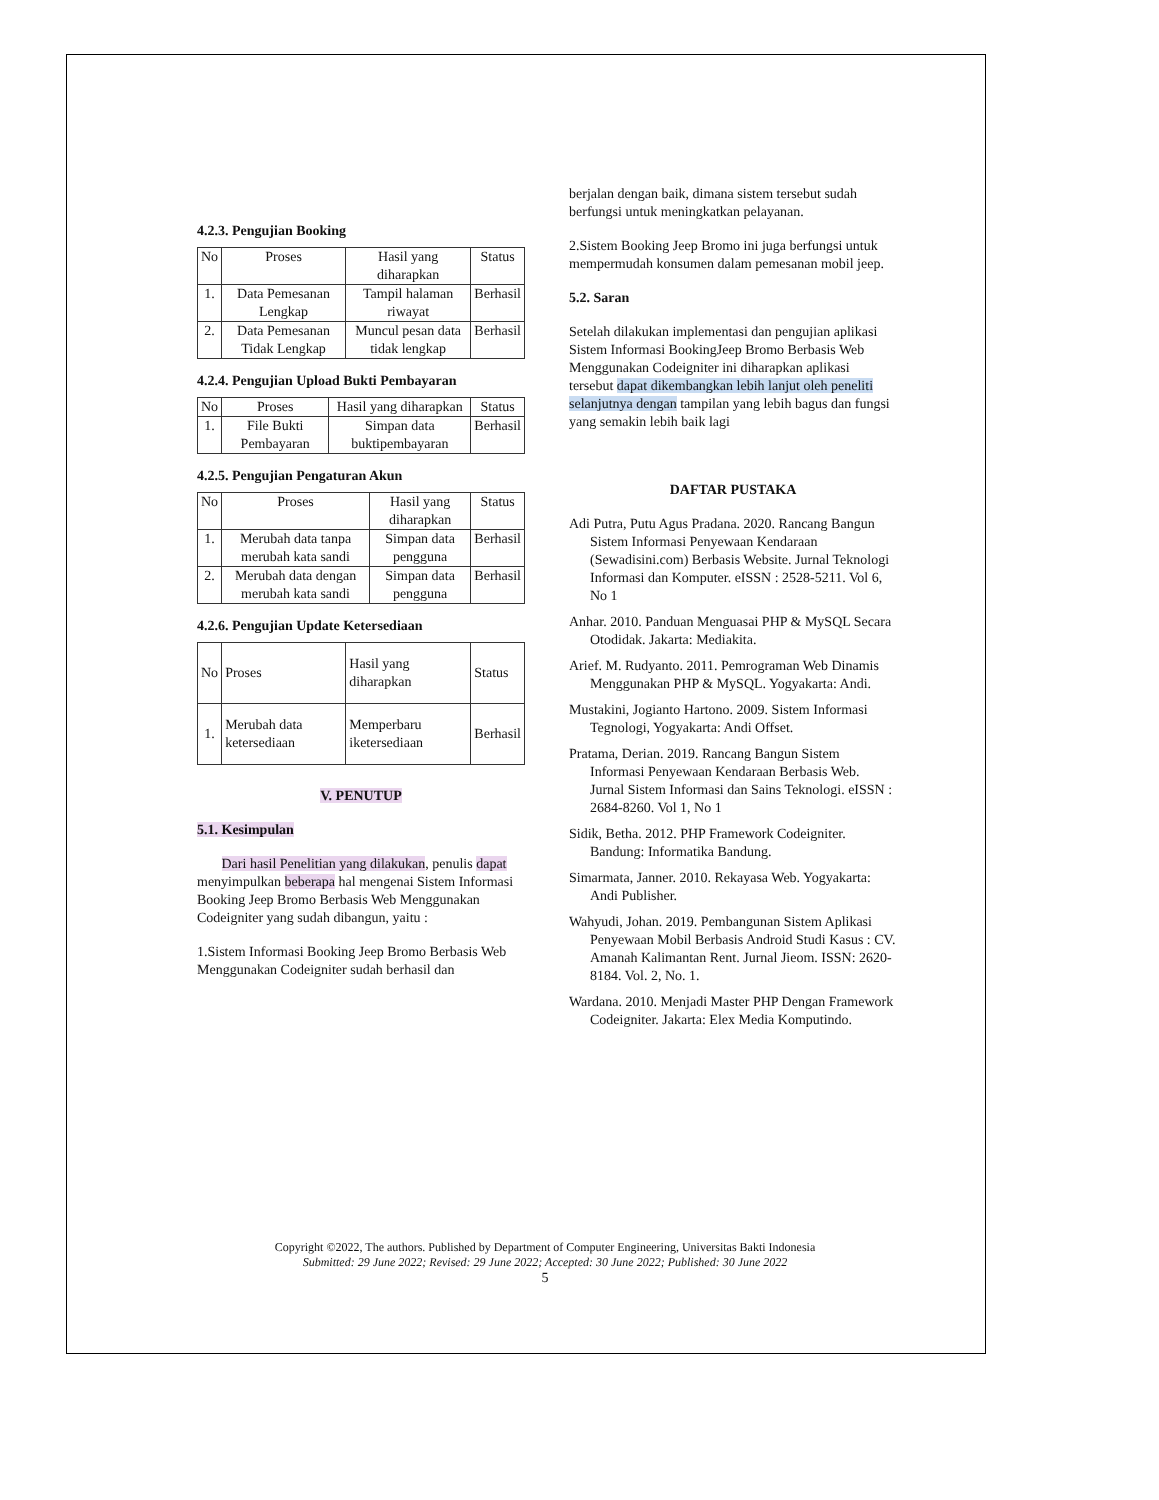4.2.3. Pengujian Booking
| No | Proses | Hasil yang diharapkan | Status |
| --- | --- | --- | --- |
| 1. | Data Pemesanan Lengkap | Tampil halaman riwayat | Berhasil |
| 2. | Data Pemesanan Tidak Lengkap | Muncul pesan data tidak lengkap | Berhasil |
4.2.4. Pengujian Upload Bukti Pembayaran
| No | Proses | Hasil yang diharapkan | Status |
| --- | --- | --- | --- |
| 1. | File Bukti Pembayaran | Simpan data buktipembayaran | Berhasil |
4.2.5. Pengujian Pengaturan Akun
| No | Proses | Hasil yang diharapkan | Status |
| --- | --- | --- | --- |
| 1. | Merubah data tanpa merubah kata sandi | Simpan data pengguna | Berhasil |
| 2. | Merubah data dengan merubah kata sandi | Simpan data pengguna | Berhasil |
4.2.6. Pengujian Update Ketersediaan
| No | Proses | Hasil yang diharapkan | Status |
| --- | --- | --- | --- |
| 1. | Merubah data ketersediaan | Memperbaru iketersediaan | Berhasil |
V. PENUTUP
5.1. Kesimpulan
Dari hasil Penelitian yang dilakukan, penulis dapat menyimpulkan beberapa hal mengenai Sistem Informasi Booking Jeep Bromo Berbasis Web Menggunakan Codeigniter yang sudah dibangun, yaitu :
1.Sistem Informasi Booking Jeep Bromo Berbasis Web Menggunakan Codeigniter sudah berhasil dan
berjalan dengan baik, dimana sistem tersebut sudah berfungsi untuk meningkatkan pelayanan.
2.Sistem Booking Jeep Bromo ini juga berfungsi untuk mempermudah konsumen dalam pemesanan mobil jeep.
5.2. Saran
Setelah dilakukan implementasi dan pengujian aplikasi Sistem Informasi BookingJeep Bromo Berbasis Web Menggunakan Codeigniter ini diharapkan aplikasi tersebut dapat dikembangkan lebih lanjut oleh peneliti selanjutnya dengan tampilan yang lebih bagus dan fungsi yang semakin lebih baik lagi
DAFTAR PUSTAKA
Adi Putra, Putu Agus Pradana. 2020. Rancang Bangun Sistem Informasi Penyewaan Kendaraan (Sewadisini.com) Berbasis Website. Jurnal Teknologi Informasi dan Komputer. eISSN : 2528-5211. Vol 6, No 1
Anhar. 2010. Panduan Menguasai PHP & MySQL Secara Otodidak. Jakarta: Mediakita.
Arief. M. Rudyanto. 2011. Pemrograman Web Dinamis Menggunakan PHP & MySQL. Yogyakarta: Andi.
Mustakini, Jogianto Hartono. 2009. Sistem Informasi Tegnologi, Yogyakarta: Andi Offset.
Pratama, Derian. 2019. Rancang Bangun Sistem Informasi Penyewaan Kendaraan Berbasis Web. Jurnal Sistem Informasi dan Sains Teknologi. eISSN : 2684-8260. Vol 1, No 1
Sidik, Betha. 2012. PHP Framework Codeigniter. Bandung: Informatika Bandung.
Simarmata, Janner. 2010. Rekayasa Web. Yogyakarta: Andi Publisher.
Wahyudi, Johan. 2019. Pembangunan Sistem Aplikasi Penyewaan Mobil Berbasis Android Studi Kasus : CV. Amanah Kalimantan Rent. Jurnal Jieom. ISSN: 2620-8184. Vol. 2, No. 1.
Wardana. 2010. Menjadi Master PHP Dengan Framework Codeigniter. Jakarta: Elex Media Komputindo.
Copyright ©2022, The authors. Published by Department of Computer Engineering, Universitas Bakti Indonesia
Submitted: 29 June 2022; Revised: 29 June 2022; Accepted: 30 June 2022; Published: 30 June 2022
5